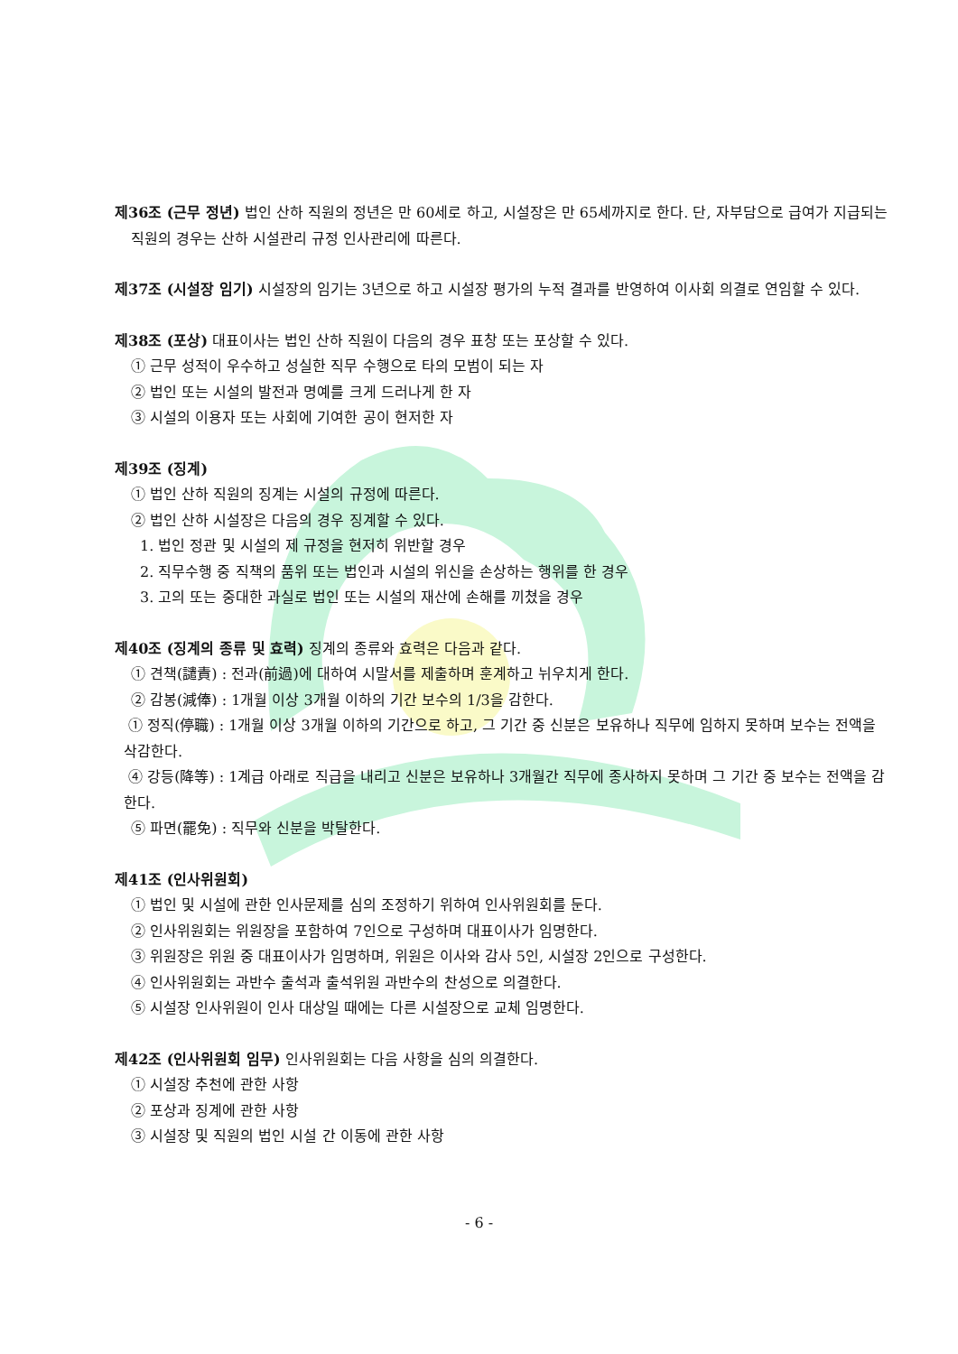제36조 (근무 정년) 법인 산하 직원의 정년은 만 60세로 하고, 시설장은 만 65세까지로 한다. 단, 자부담으로 급여가 지급되는 직원의 경우는 산하 시설관리 규정 인사관리에 따른다.
제37조 (시설장 임기) 시설장의 임기는 3년으로 하고 시설장 평가의 누적 결과를 반영하여 이사회 의결로 연임할 수 있다.
제38조 (포상) 대표이사는 법인 산하 직원이 다음의 경우 표창 또는 포상할 수 있다.
① 근무 성적이 우수하고 성실한 직무 수행으로 타의 모범이 되는 자
② 법인 또는 시설의 발전과 명예를 크게 드러나게 한 자
③ 시설의 이용자 또는 사회에 기여한 공이 현저한 자
제39조 (징계)
① 법인 산하 직원의 징계는 시설의 규정에 따른다.
② 법인 산하 시설장은 다음의 경우 징계할 수 있다.
1. 법인 정관 및 시설의 제 규정을 현저히 위반할 경우
2. 직무수행 중 직책의 품위 또는 법인과 시설의 위신을 손상하는 행위를 한 경우
3. 고의 또는 중대한 과실로 법인 또는 시설의 재산에 손해를 끼쳤을 경우
제40조 (징계의 종류 및 효력) 징계의 종류와 효력은 다음과 같다.
① 견책(譴責) : 전과(前過)에 대하여 시말서를 제출하며 훈계하고 뉘우치게 한다.
② 감봉(減俸) : 1개월 이상 3개월 이하의 기간 보수의 1/3을 감한다.
① 정직(停職) : 1개월 이상 3개월 이하의 기간으로 하고, 그 기간 중 신분은 보유하나 직무에 임하지 못하며 보수는 전액을 삭감한다.
④ 강등(降等) : 1계급 아래로 직급을 내리고 신분은 보유하나 3개월간 직무에 종사하지 못하며 그 기간 중 보수는 전액을 감한다.
⑤ 파면(罷免) : 직무와 신분을 박탈한다.
제41조 (인사위원회)
① 법인 및 시설에 관한 인사문제를 심의 조정하기 위하여 인사위원회를 둔다.
② 인사위원회는 위원장을 포함하여 7인으로 구성하며 대표이사가 임명한다.
③ 위원장은 위원 중 대표이사가 임명하며, 위원은 이사와 감사 5인, 시설장 2인으로 구성한다.
④ 인사위원회는 과반수 출석과 출석위원 과반수의 찬성으로 의결한다.
⑤ 시설장 인사위원이 인사 대상일 때에는 다른 시설장으로 교체 임명한다.
제42조 (인사위원회 임무) 인사위원회는 다음 사항을 심의 의결한다.
① 시설장 추천에 관한 사항
② 포상과 징계에 관한 사항
③ 시설장 및 직원의 법인 시설 간 이동에 관한 사항
- 6 -